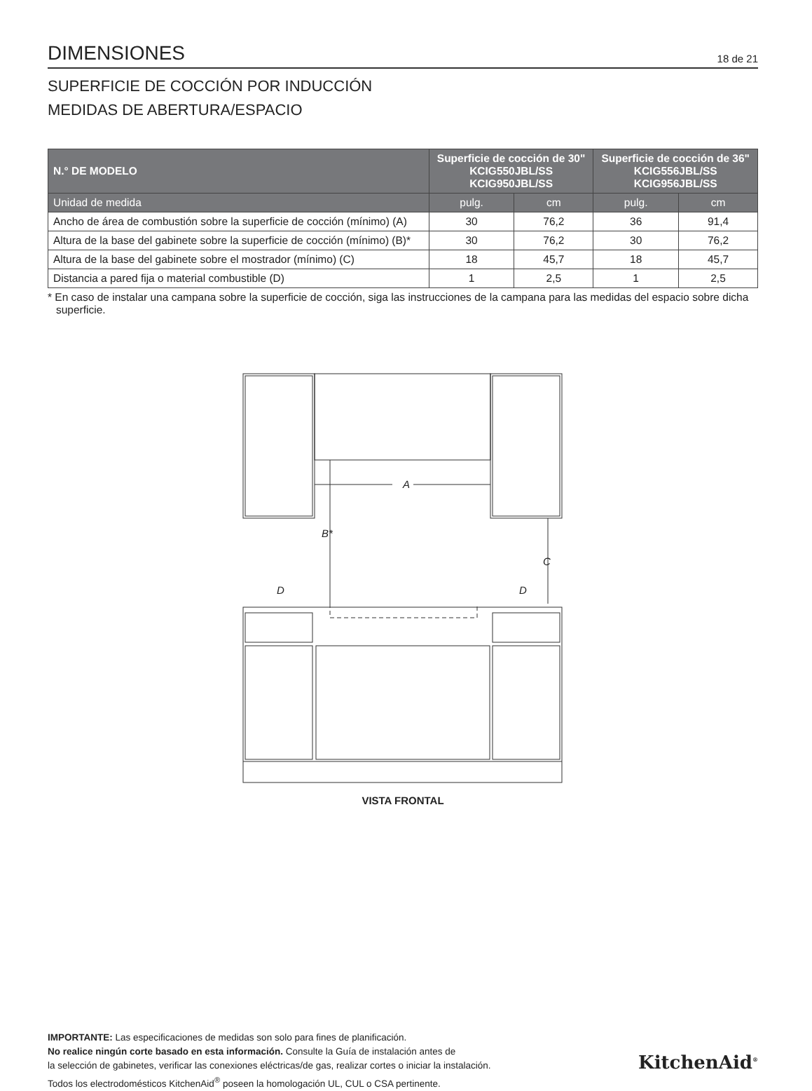DIMENSIONES
18 de 21
SUPERFICIE DE COCCIÓN POR INDUCCIÓN
MEDIDAS DE ABERTURA/ESPACIO
| N.° DE MODELO | Superficie de cocción de 30" KCIG550JBL/SS KCIG950JBL/SS | | Superficie de cocción de 36" KCIG556JBL/SS KCIG956JBL/SS | |
| --- | --- | --- | --- | --- |
| Unidad de medida | pulg. | cm | pulg. | cm |
| Ancho de área de combustión sobre la superficie de cocción (mínimo) (A) | 30 | 76,2 | 36 | 91,4 |
| Altura de la base del gabinete sobre la superficie de cocción (mínimo) (B)* | 30 | 76,2 | 30 | 76,2 |
| Altura de la base del gabinete sobre el mostrador (mínimo) (C) | 18 | 45,7 | 18 | 45,7 |
| Distancia a pared fija o material combustible (D) | 1 | 2,5 | 1 | 2,5 |
* En caso de instalar una campana sobre la superficie de cocción, siga las instrucciones de la campana para las medidas del espacio sobre dicha superficie.
A
B*
C
D
D
VISTA FRONTAL
IMPORTANTE: Las especificaciones de medidas son solo para fines de planificación.
No realice ningún corte basado en esta información. Consulte la Guía de instalación antes de
la selección de gabinetes, verificar las conexiones eléctricas/de gas, realizar cortes o iniciar la instalación.
Todos los electrodomésticos KitchenAid<sup>®</sup> poseen la homologación UL, CUL o CSA pertinente.
KitchenAid<sup>®</sup>